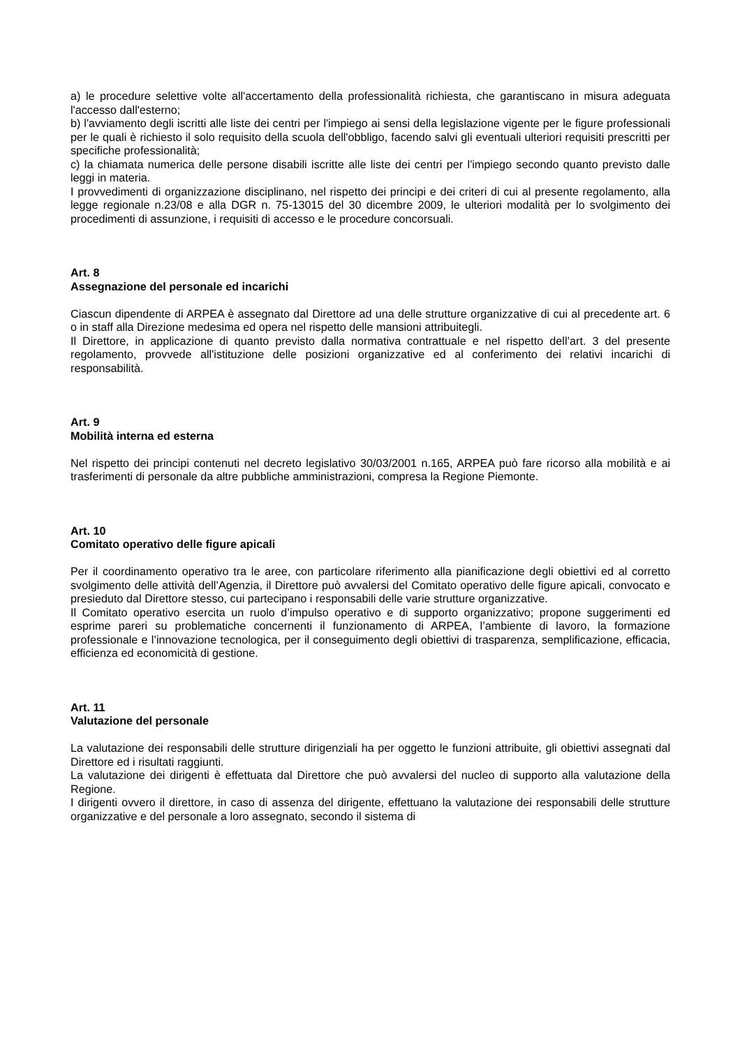a) le procedure selettive volte all'accertamento della professionalità richiesta, che garantiscano in misura adeguata l'accesso dall'esterno;
b) l'avviamento degli iscritti alle liste dei centri per l'impiego ai sensi della legislazione vigente per le figure professionali per le quali è richiesto il solo requisito della scuola dell'obbligo, facendo salvi gli eventuali ulteriori requisiti prescritti per specifiche professionalità;
c) la chiamata numerica delle persone disabili iscritte alle liste dei centri per l'impiego secondo quanto previsto dalle leggi in materia.
I provvedimenti di organizzazione disciplinano, nel rispetto dei principi e dei criteri di cui al presente regolamento, alla legge regionale n.23/08 e alla DGR n. 75-13015 del 30 dicembre 2009, le ulteriori modalità per lo svolgimento dei procedimenti di assunzione, i requisiti di accesso e le procedure concorsuali.
Art. 8
Assegnazione del personale ed incarichi
Ciascun dipendente di ARPEA è assegnato dal Direttore ad una delle strutture organizzative di cui al precedente art. 6 o in staff alla Direzione medesima ed opera nel rispetto delle mansioni attribuitegli.
Il Direttore, in applicazione di quanto previsto dalla normativa contrattuale e nel rispetto dell’art. 3 del presente regolamento, provvede all'istituzione delle posizioni organizzative ed al conferimento dei relativi incarichi di responsabilità.
Art. 9
Mobilità interna ed esterna
Nel rispetto dei principi contenuti nel decreto legislativo 30/03/2001 n.165, ARPEA può fare ricorso alla mobilità e ai trasferimenti di personale da altre pubbliche amministrazioni, compresa la Regione Piemonte.
Art. 10
Comitato operativo delle figure apicali
Per il coordinamento operativo tra le aree, con particolare riferimento alla pianificazione degli obiettivi ed al corretto svolgimento delle attività dell’Agenzia, il Direttore può avvalersi del Comitato operativo delle figure apicali, convocato e presieduto dal Direttore stesso, cui partecipano i responsabili delle varie strutture organizzative.
Il Comitato operativo esercita un ruolo d’impulso operativo e di supporto organizzativo; propone suggerimenti ed esprime pareri su problematiche concernenti il funzionamento di ARPEA, l’ambiente di lavoro, la formazione professionale e l’innovazione tecnologica, per il conseguimento degli obiettivi di trasparenza, semplificazione, efficacia, efficienza ed economicità di gestione.
Art. 11
Valutazione del personale
La valutazione dei responsabili delle strutture dirigenziali ha per oggetto le funzioni attribuite, gli obiettivi assegnati dal Direttore ed i risultati raggiunti.
La valutazione dei dirigenti è effettuata dal Direttore che può avvalersi del nucleo di supporto alla valutazione della Regione.
I dirigenti ovvero il direttore, in caso di assenza del dirigente, effettuano la valutazione dei responsabili delle strutture organizzative e del personale a loro assegnato, secondo il sistema di